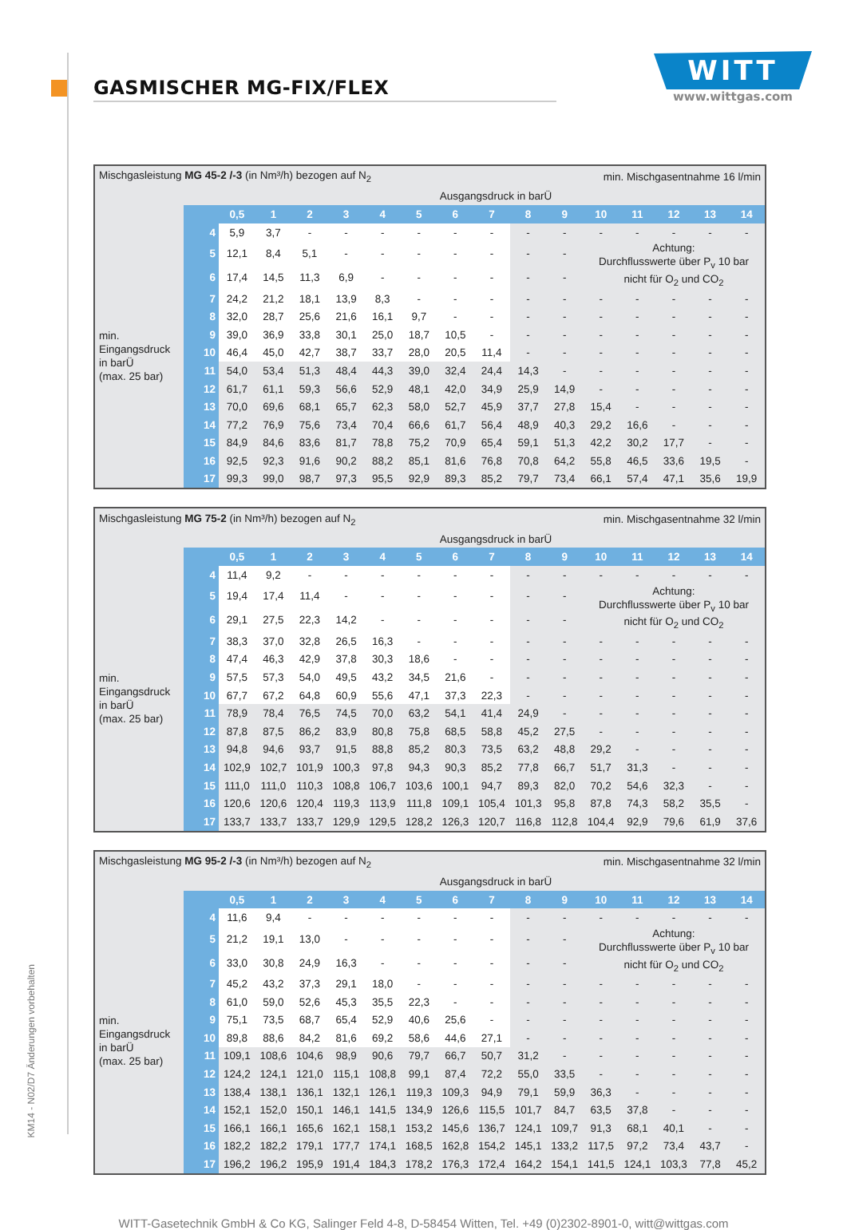KM14 - N02/D7 Änderungen vorbehalten
GASMISCHER MG-FIX/FLEX
WITT
www.wittgas.com
| Mischgasleistung MG 45-2 /-3 (in Nm³/h) bezogen auf N<sub>2</sub> | | | | | | | | | min. Mischgasentnahme 16 l/min | | | | | | | |
| Ausgangsdruck in barÜ | | | | | | | | | | | | | | | | |
| | | 0,5 | 1 | 2 | 3 | 4 | 5 | 6 | 7 | 8 | 9 | 10 | 11 | 12 | 13 | 14 |
| min. Eingangsdruck in barÜ (max. 25 bar) | 4 | 5,9 | 3,7 | - | - | - | - | - | - | - | - | - | - | - | - | - |
| | 5 | 12,1 | 8,4 | 5,1 | - | - | - | - | - | - | - | Achtung: Durchflusswerte über P<sub>v</sub> 10 bar nicht für O<sub>2</sub> und CO<sub>2</sub> | | | | |
| | 6 | 17,4 | 14,5 | 11,3 | 6,9 | - | - | - | - | - | - | | | | | |
| | 7 | 24,2 | 21,2 | 18,1 | 13,9 | 8,3 | - | - | - | - | - | - | - | - | - | - |
| | 8 | 32,0 | 28,7 | 25,6 | 21,6 | 16,1 | 9,7 | - | - | - | - | - | - | - | - | - |
| | 9 | 39,0 | 36,9 | 33,8 | 30,1 | 25,0 | 18,7 | 10,5 | - | - | - | - | - | - | - | - |
| | 10 | 46,4 | 45,0 | 42,7 | 38,7 | 33,7 | 28,0 | 20,5 | 11,4 | - | - | - | - | - | - | - |
| | 11 | 54,0 | 53,4 | 51,3 | 48,4 | 44,3 | 39,0 | 32,4 | 24,4 | 14,3 | - | - | - | - | - | - |
| | 12 | 61,7 | 61,1 | 59,3 | 56,6 | 52,9 | 48,1 | 42,0 | 34,9 | 25,9 | 14,9 | - | - | - | - | - |
| | 13 | 70,0 | 69,6 | 68,1 | 65,7 | 62,3 | 58,0 | 52,7 | 45,9 | 37,7 | 27,8 | 15,4 | - | - | - | - |
| | 14 | 77,2 | 76,9 | 75,6 | 73,4 | 70,4 | 66,6 | 61,7 | 56,4 | 48,9 | 40,3 | 29,2 | 16,6 | - | - | - |
| | 15 | 84,9 | 84,6 | 83,6 | 81,7 | 78,8 | 75,2 | 70,9 | 65,4 | 59,1 | 51,3 | 42,2 | 30,2 | 17,7 | - | - |
| | 16 | 92,5 | 92,3 | 91,6 | 90,2 | 88,2 | 85,1 | 81,6 | 76,8 | 70,8 | 64,2 | 55,8 | 46,5 | 33,6 | 19,5 | - |
| | 17 | 99,3 | 99,0 | 98,7 | 97,3 | 95,5 | 92,9 | 89,3 | 85,2 | 79,7 | 73,4 | 66,1 | 57,4 | 47,1 | 35,6 | 19,9 |
| Mischgasleistung MG 75-2 (in Nm³/h) bezogen auf N<sub>2</sub> | | | | | | | | | min. Mischgasentnahme 32 l/min | | | | | | | |
| Ausgangsdruck in barÜ | | | | | | | | | | | | | | | | |
| | | 0,5 | 1 | 2 | 3 | 4 | 5 | 6 | 7 | 8 | 9 | 10 | 11 | 12 | 13 | 14 |
| min. Eingangsdruck in barÜ (max. 25 bar) | 4 | 11,4 | 9,2 | - | - | - | - | - | - | - | - | - | - | - | - | - |
| | 5 | 19,4 | 17,4 | 11,4 | - | - | - | - | - | - | - | Achtung: Durchflusswerte über P<sub>v</sub> 10 bar nicht für O<sub>2</sub> und CO<sub>2</sub> | | | | |
| | 6 | 29,1 | 27,5 | 22,3 | 14,2 | - | - | - | - | - | - | | | | | |
| | 7 | 38,3 | 37,0 | 32,8 | 26,5 | 16,3 | - | - | - | - | - | - | - | - | - | - |
| | 8 | 47,4 | 46,3 | 42,9 | 37,8 | 30,3 | 18,6 | - | - | - | - | - | - | - | - | - |
| | 9 | 57,5 | 57,3 | 54,0 | 49,5 | 43,2 | 34,5 | 21,6 | - | - | - | - | - | - | - | - |
| | 10 | 67,7 | 67,2 | 64,8 | 60,9 | 55,6 | 47,1 | 37,3 | 22,3 | - | - | - | - | - | - | - |
| | 11 | 78,9 | 78,4 | 76,5 | 74,5 | 70,0 | 63,2 | 54,1 | 41,4 | 24,9 | - | - | - | - | - | - |
| | 12 | 87,8 | 87,5 | 86,2 | 83,9 | 80,8 | 75,8 | 68,5 | 58,8 | 45,2 | 27,5 | - | - | - | - | - |
| | 13 | 94,8 | 94,6 | 93,7 | 91,5 | 88,8 | 85,2 | 80,3 | 73,5 | 63,2 | 48,8 | 29,2 | - | - | - | - |
| | 14 | 102,9 | 102,7 | 101,9 | 100,3 | 97,8 | 94,3 | 90,3 | 85,2 | 77,8 | 66,7 | 51,7 | 31,3 | - | - | - |
| | 15 | 111,0 | 111,0 | 110,3 | 108,8 | 106,7 | 103,6 | 100,1 | 94,7 | 89,3 | 82,0 | 70,2 | 54,6 | 32,3 | - | - |
| | 16 | 120,6 | 120,6 | 120,4 | 119,3 | 113,9 | 111,8 | 109,1 | 105,4 | 101,3 | 95,8 | 87,8 | 74,3 | 58,2 | 35,5 | - |
| | 17 | 133,7 | 133,7 | 133,7 | 129,9 | 129,5 | 128,2 | 126,3 | 120,7 | 116,8 | 112,8 | 104,4 | 92,9 | 79,6 | 61,9 | 37,6 |
| Mischgasleistung MG 95-2 /-3 (in Nm³/h) bezogen auf N<sub>2</sub> | | | | | | | | | min. Mischgasentnahme 32 l/min | | | | | | | |
| Ausgangsdruck in barÜ | | | | | | | | | | | | | | | | |
| | | 0,5 | 1 | 2 | 3 | 4 | 5 | 6 | 7 | 8 | 9 | 10 | 11 | 12 | 13 | 14 |
| min. Eingangsdruck in barÜ (max. 25 bar) | 4 | 11,6 | 9,4 | - | - | - | - | - | - | - | - | - | - | - | - | - |
| | 5 | 21,2 | 19,1 | 13,0 | - | - | - | - | - | - | - | Achtung: Durchflusswerte über P<sub>v</sub> 10 bar nicht für O<sub>2</sub> und CO<sub>2</sub> | | | | |
| | 6 | 33,0 | 30,8 | 24,9 | 16,3 | - | - | - | - | - | - | | | | | |
| | 7 | 45,2 | 43,2 | 37,3 | 29,1 | 18,0 | - | - | - | - | - | - | - | - | - | - |
| | 8 | 61,0 | 59,0 | 52,6 | 45,3 | 35,5 | 22,3 | - | - | - | - | - | - | - | - | - |
| | 9 | 75,1 | 73,5 | 68,7 | 65,4 | 52,9 | 40,6 | 25,6 | - | - | - | - | - | - | - | - |
| | 10 | 89,8 | 88,6 | 84,2 | 81,6 | 69,2 | 58,6 | 44,6 | 27,1 | - | - | - | - | - | - | - |
| | 11 | 109,1 | 108,6 | 104,6 | 98,9 | 90,6 | 79,7 | 66,7 | 50,7 | 31,2 | - | - | - | - | - | - |
| | 12 | 124,2 | 124,1 | 121,0 | 115,1 | 108,8 | 99,1 | 87,4 | 72,2 | 55,0 | 33,5 | - | - | - | - | - |
| | 13 | 138,4 | 138,1 | 136,1 | 132,1 | 126,1 | 119,3 | 109,3 | 94,9 | 79,1 | 59,9 | 36,3 | - | - | - | - |
| | 14 | 152,1 | 152,0 | 150,1 | 146,1 | 141,5 | 134,9 | 126,6 | 115,5 | 101,7 | 84,7 | 63,5 | 37,8 | - | - | - |
| | 15 | 166,1 | 166,1 | 165,6 | 162,1 | 158,1 | 153,2 | 145,6 | 136,7 | 124,1 | 109,7 | 91,3 | 68,1 | 40,1 | - | - |
| | 16 | 182,2 | 182,2 | 179,1 | 177,7 | 174,1 | 168,5 | 162,8 | 154,2 | 145,1 | 133,2 | 117,5 | 97,2 | 73,4 | 43,7 | - |
| | 17 | 196,2 | 196,2 | 195,9 | 191,4 | 184,3 | 178,2 | 176,3 | 172,4 | 164,2 | 154,1 | 141,5 | 124,1 | 103,3 | 77,8 | 45,2 |
WITT-Gasetechnik GmbH & Co KG, Salinger Feld 4-8, D-58454 Witten, Tel. +49 (0)2302-8901-0, witt@wittgas.com